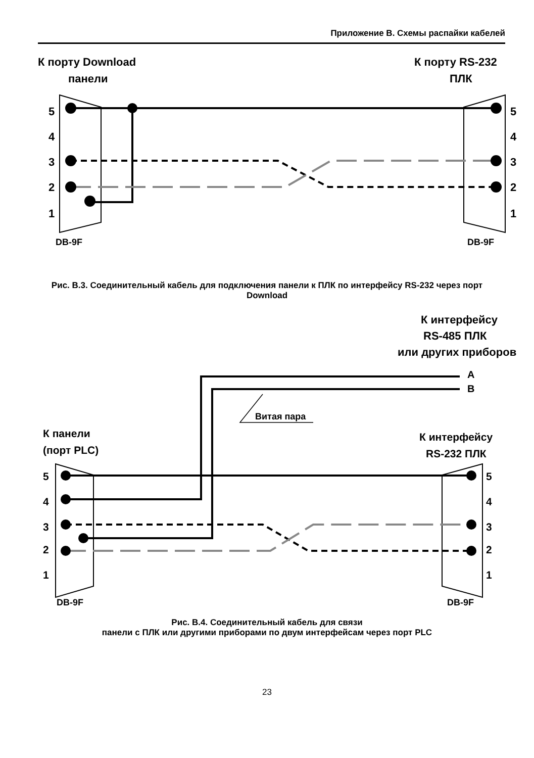Приложение В. Схемы распайки кабелей
К порту Download
панели
К порту RS-232
ПЛК
5
4
3
2
1
5
4
3
2
1
DB-9F
DB-9F
Рис. В.3. Соединительный кабель для подключения панели к ПЛК по интерфейсу RS-232 через порт Download
К интерфейсу
RS-485 ПЛК
или других приборов
A
B
Витая пара
К панели
(порт PLC)
К интерфейсу
RS-232 ПЛК
5
4
3
2
1
5
4
3
2
1
DB-9F
DB-9F
Рис. В.4. Соединительный кабель для связи
панели с ПЛК или другими приборами по двум интерфейсам через порт PLC
23